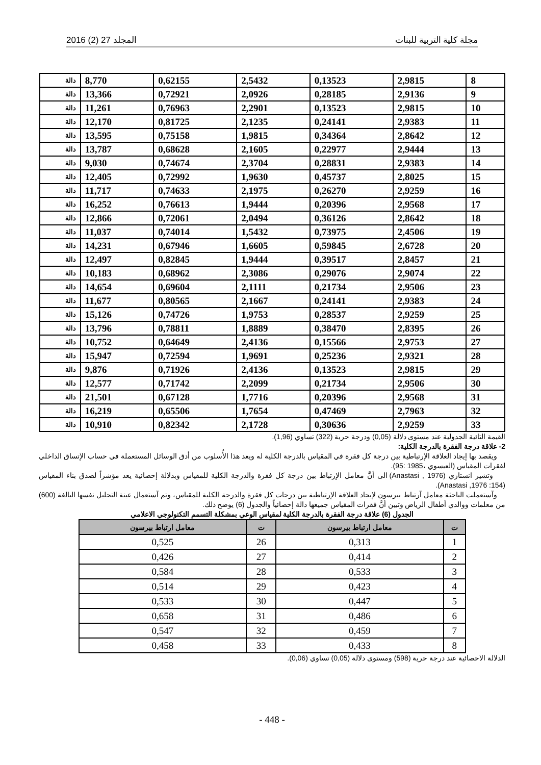مجلة كلية التربية للبنات المجلد 27 (2) 2016
| 8 | 2,9815 | 0,13523 | 2,5432 | 0,62155 | 8,770 | دالة |
| 9 | 2,9136 | 0,28185 | 2,0926 | 0,72921 | 13,366 | دالة |
| 10 | 2,9815 | 0,13523 | 2,2901 | 0,76963 | 11,261 | دالة |
| 11 | 2,9383 | 0,24141 | 2,1235 | 0,81725 | 12,170 | دالة |
| 12 | 2,8642 | 0,34364 | 1,9815 | 0,75158 | 13,595 | دالة |
| 13 | 2,9444 | 0,22977 | 2,1605 | 0,68628 | 13,787 | دالة |
| 14 | 2,9383 | 0,28831 | 2,3704 | 0,74674 | 9,030 | دالة |
| 15 | 2,8025 | 0,45737 | 1,9630 | 0,72992 | 12,405 | دالة |
| 16 | 2,9259 | 0,26270 | 2,1975 | 0,74633 | 11,717 | دالة |
| 17 | 2,9568 | 0,20396 | 1,9444 | 0,76613 | 16,252 | دالة |
| 18 | 2,8642 | 0,36126 | 2,0494 | 0,72061 | 12,866 | دالة |
| 19 | 2,4506 | 0,73975 | 1,5432 | 0,74014 | 11,037 | دالة |
| 20 | 2,6728 | 0,59845 | 1,6605 | 0,67946 | 14,231 | دالة |
| 21 | 2,8457 | 0,39517 | 1,9444 | 0,82845 | 12,497 | دالة |
| 22 | 2,9074 | 0,29076 | 2,3086 | 0,68962 | 10,183 | دالة |
| 23 | 2,9506 | 0,21734 | 2,1111 | 0,69604 | 14,654 | دالة |
| 24 | 2,9383 | 0,24141 | 2,1667 | 0,80565 | 11,677 | دالة |
| 25 | 2,9259 | 0,28537 | 1,9753 | 0,74726 | 15,126 | دالة |
| 26 | 2,8395 | 0,38470 | 1,8889 | 0,78811 | 13,796 | دالة |
| 27 | 2,9753 | 0,15566 | 2,4136 | 0,64649 | 10,752 | دالة |
| 28 | 2,9321 | 0,25236 | 1,9691 | 0,72594 | 15,947 | دالة |
| 29 | 2,9815 | 0,13523 | 2,4136 | 0,71926 | 9,876 | دالة |
| 30 | 2,9506 | 0,21734 | 2,2099 | 0,71742 | 12,577 | دالة |
| 31 | 2,9568 | 0,20396 | 1,7716 | 0,67128 | 21,501 | دالة |
| 32 | 2,7963 | 0,47469 | 1,7654 | 0,65506 | 16,219 | دالة |
| 33 | 2,9259 | 0,30636 | 2,1728 | 0,82342 | 10,910 | دالة |
القيمة التائية الجدولية عند مستوى دلالة (0,05) ودرجة حرية (322) تساوي (1,96).
2- علاقة درجة الفقرة بالدرجة الكلية:
ويقصد بها إيجاد العلاقة الإرتباطية بين درجة كل فقرة في المقياس بالدرجة الكلية له ويعد هذا الأُسلوب من أدق الوسائل المستعملة في حساب الإتساق الداخلي لفقرات المقياس (العيسوي ،1985 :95).
وتشير انستازي (Anastasi , 1976) الى أنَّ معامل الإرتباط بين درجة كل فقرة والدرجة الكلية للمقياس وبدلالة إحصائية يعد مؤشراً لصدق بناء المقياس (Anastasi ,1976 :154).
وآستعملت الباحثة معامل آرتباط بيرسون لإيجاد العلاقة الإرتباطية بين درجات كل فقرة والدرجة الكلية للمقياس، وتم آستعمال عينة التحليل نفسها البالغة (600) من معلمات ووالدي أطفال الرياض وتبين أنَّ فقرات المقياس جميعها دالة إحصائياً والجدول (6) يوضح ذلك.
الجدول (6) علاقة درجة الفقرة بالدرجة الكلية لمقياس الوعي بمشكلة التسمم التكنولوجي الاعلامي
| ت | معامل ارتباط بيرسون | ت | معامل ارتباط بيرسون |
| --- | --- | --- | --- |
| 1 | 0,313 | 26 | 0,525 |
| 2 | 0,414 | 27 | 0,426 |
| 3 | 0,533 | 28 | 0,584 |
| 4 | 0,423 | 29 | 0,514 |
| 5 | 0,447 | 30 | 0,533 |
| 6 | 0,486 | 31 | 0,658 |
| 7 | 0,459 | 32 | 0,547 |
| 8 | 0,433 | 33 | 0,458 |
الدلالة الاحصائية عند درجة حرية (598) ومستوى دلالة (0,05) تساوي (0,06).
- 448 -